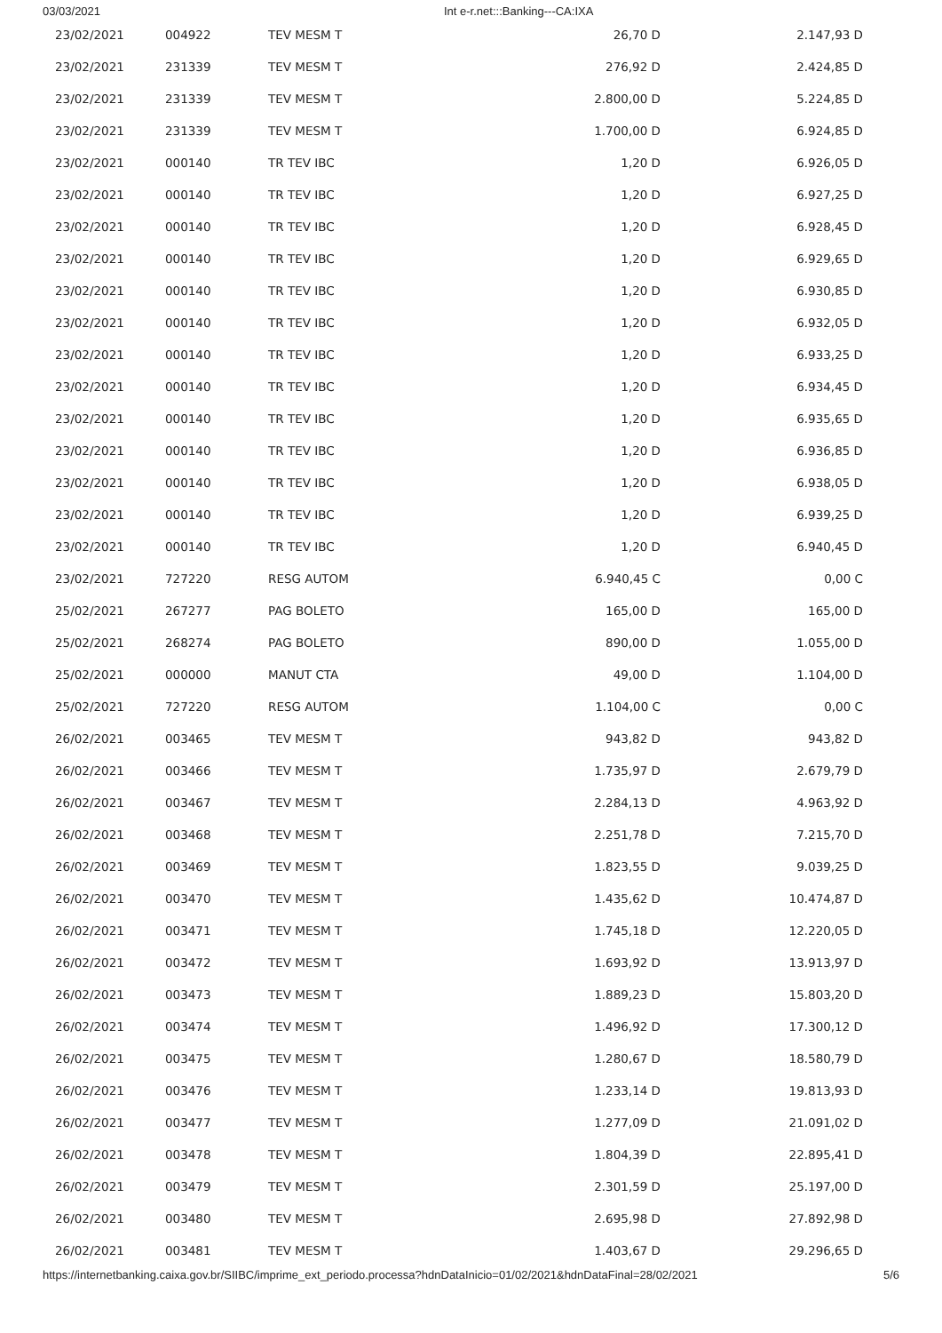03/03/2021 Int e-r.net:::Banking---CA:IXA
| 23/02/2021 | 004922 | TEV MESM T | 26,70 D | 2.147,93 D |
| 23/02/2021 | 231339 | TEV MESM T | 276,92 D | 2.424,85 D |
| 23/02/2021 | 231339 | TEV MESM T | 2.800,00 D | 5.224,85 D |
| 23/02/2021 | 231339 | TEV MESM T | 1.700,00 D | 6.924,85 D |
| 23/02/2021 | 000140 | TR TEV IBC | 1,20 D | 6.926,05 D |
| 23/02/2021 | 000140 | TR TEV IBC | 1,20 D | 6.927,25 D |
| 23/02/2021 | 000140 | TR TEV IBC | 1,20 D | 6.928,45 D |
| 23/02/2021 | 000140 | TR TEV IBC | 1,20 D | 6.929,65 D |
| 23/02/2021 | 000140 | TR TEV IBC | 1,20 D | 6.930,85 D |
| 23/02/2021 | 000140 | TR TEV IBC | 1,20 D | 6.932,05 D |
| 23/02/2021 | 000140 | TR TEV IBC | 1,20 D | 6.933,25 D |
| 23/02/2021 | 000140 | TR TEV IBC | 1,20 D | 6.934,45 D |
| 23/02/2021 | 000140 | TR TEV IBC | 1,20 D | 6.935,65 D |
| 23/02/2021 | 000140 | TR TEV IBC | 1,20 D | 6.936,85 D |
| 23/02/2021 | 000140 | TR TEV IBC | 1,20 D | 6.938,05 D |
| 23/02/2021 | 000140 | TR TEV IBC | 1,20 D | 6.939,25 D |
| 23/02/2021 | 000140 | TR TEV IBC | 1,20 D | 6.940,45 D |
| 23/02/2021 | 727220 | RESG AUTOM | 6.940,45 C | 0,00 C |
| 25/02/2021 | 267277 | PAG BOLETO | 165,00 D | 165,00 D |
| 25/02/2021 | 268274 | PAG BOLETO | 890,00 D | 1.055,00 D |
| 25/02/2021 | 000000 | MANUT CTA | 49,00 D | 1.104,00 D |
| 25/02/2021 | 727220 | RESG AUTOM | 1.104,00 C | 0,00 C |
| 26/02/2021 | 003465 | TEV MESM T | 943,82 D | 943,82 D |
| 26/02/2021 | 003466 | TEV MESM T | 1.735,97 D | 2.679,79 D |
| 26/02/2021 | 003467 | TEV MESM T | 2.284,13 D | 4.963,92 D |
| 26/02/2021 | 003468 | TEV MESM T | 2.251,78 D | 7.215,70 D |
| 26/02/2021 | 003469 | TEV MESM T | 1.823,55 D | 9.039,25 D |
| 26/02/2021 | 003470 | TEV MESM T | 1.435,62 D | 10.474,87 D |
| 26/02/2021 | 003471 | TEV MESM T | 1.745,18 D | 12.220,05 D |
| 26/02/2021 | 003472 | TEV MESM T | 1.693,92 D | 13.913,97 D |
| 26/02/2021 | 003473 | TEV MESM T | 1.889,23 D | 15.803,20 D |
| 26/02/2021 | 003474 | TEV MESM T | 1.496,92 D | 17.300,12 D |
| 26/02/2021 | 003475 | TEV MESM T | 1.280,67 D | 18.580,79 D |
| 26/02/2021 | 003476 | TEV MESM T | 1.233,14 D | 19.813,93 D |
| 26/02/2021 | 003477 | TEV MESM T | 1.277,09 D | 21.091,02 D |
| 26/02/2021 | 003478 | TEV MESM T | 1.804,39 D | 22.895,41 D |
| 26/02/2021 | 003479 | TEV MESM T | 2.301,59 D | 25.197,00 D |
| 26/02/2021 | 003480 | TEV MESM T | 2.695,98 D | 27.892,98 D |
| 26/02/2021 | 003481 | TEV MESM T | 1.403,67 D | 29.296,65 D |
https://internetbanking.caixa.gov.br/SIIBC/imprime_ext_periodo.processa?hdnDataInicio=01/02/2021&hdnDataFinal=28/02/2021 5/6